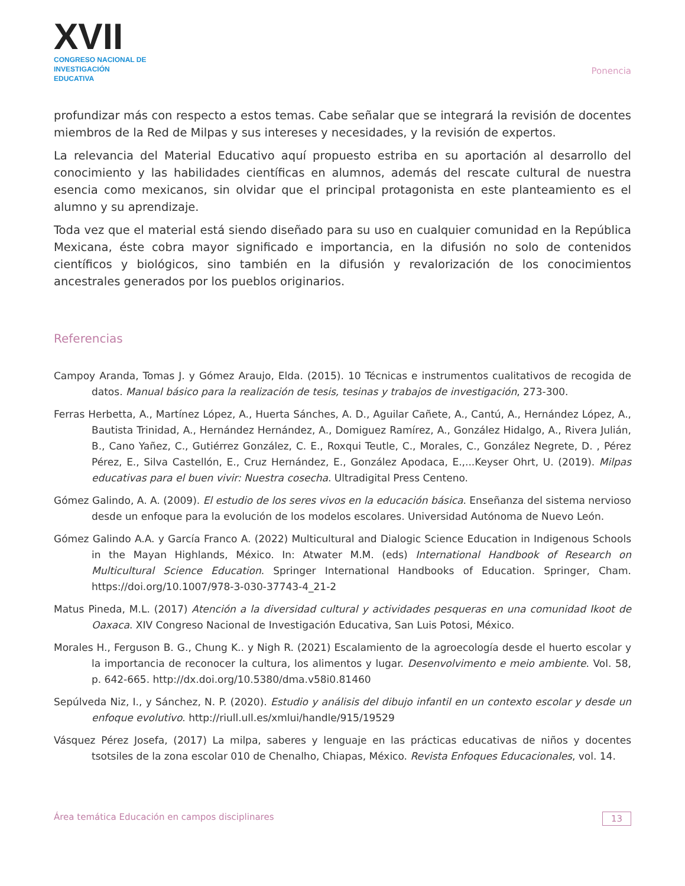XVII
CONGRESO NACIONAL DE
INVESTIGACIÓN EDUCATIVA
Ponencia
profundizar más con respecto a estos temas. Cabe señalar que se integrará la revisión de docentes miembros de la Red de Milpas y sus intereses y necesidades, y la revisión de expertos.
La relevancia del Material Educativo aquí propuesto estriba en su aportación al desarrollo del conocimiento y las habilidades científicas en alumnos, además del rescate cultural de nuestra esencia como mexicanos, sin olvidar que el principal protagonista en este planteamiento es el alumno y su aprendizaje.
Toda vez que el material está siendo diseñado para su uso en cualquier comunidad en la República Mexicana, éste cobra mayor significado e importancia, en la difusión no solo de contenidos científicos y biológicos, sino también en la difusión y revalorización de los conocimientos ancestrales generados por los pueblos originarios.
Referencias
Campoy Aranda, Tomas J. y Gómez Araujo, Elda. (2015). 10 Técnicas e instrumentos cualitativos de recogida de datos. Manual básico para la realización de tesis, tesinas y trabajos de investigación, 273-300.
Ferras Herbetta, A., Martínez López, A., Huerta Sánches, A. D., Aguilar Cañete, A., Cantú, A., Hernández López, A., Bautista Trinidad, A., Hernández Hernández, A., Domiguez Ramírez, A., González Hidalgo, A., Rivera Julián, B., Cano Yañez, C., Gutiérrez González, C. E., Roxqui Teutle, C., Morales, C., González Negrete, D. , Pérez Pérez, E., Silva Castellón, E., Cruz Hernández, E., González Apodaca, E.,...Keyser Ohrt, U. (2019). Milpas educativas para el buen vivir: Nuestra cosecha. Ultradigital Press Centeno.
Gómez Galindo, A. A. (2009). El estudio de los seres vivos en la educación básica. Enseñanza del sistema nervioso desde un enfoque para la evolución de los modelos escolares. Universidad Autónoma de Nuevo León.
Gómez Galindo A.A. y García Franco A. (2022) Multicultural and Dialogic Science Education in Indigenous Schools in the Mayan Highlands, México. In: Atwater M.M. (eds) International Handbook of Research on Multicultural Science Education. Springer International Handbooks of Education. Springer, Cham. https://doi.org/10.1007/978-3-030-37743-4_21-2
Matus Pineda, M.L. (2017) Atención a la diversidad cultural y actividades pesqueras en una comunidad Ikoot de Oaxaca. XIV Congreso Nacional de Investigación Educativa, San Luis Potosi, México.
Morales H., Ferguson B. G., Chung K.. y Nigh R. (2021) Escalamiento de la agroecología desde el huerto escolar y la importancia de reconocer la cultura, los alimentos y lugar. Desenvolvimento e meio ambiente. Vol. 58, p. 642-665. http://dx.doi.org/10.5380/dma.v58i0.81460
Sepúlveda Niz, I., y Sánchez, N. P. (2020). Estudio y análisis del dibujo infantil en un contexto escolar y desde un enfoque evolutivo. http://riull.ull.es/xmlui/handle/915/19529
Vásquez Pérez Josefa, (2017) La milpa, saberes y lenguaje en las prácticas educativas de niños y docentes tsotsiles de la zona escolar 010 de Chenalho, Chiapas, México. Revista Enfoques Educacionales, vol. 14.
Área temática Educación en campos disciplinares 13